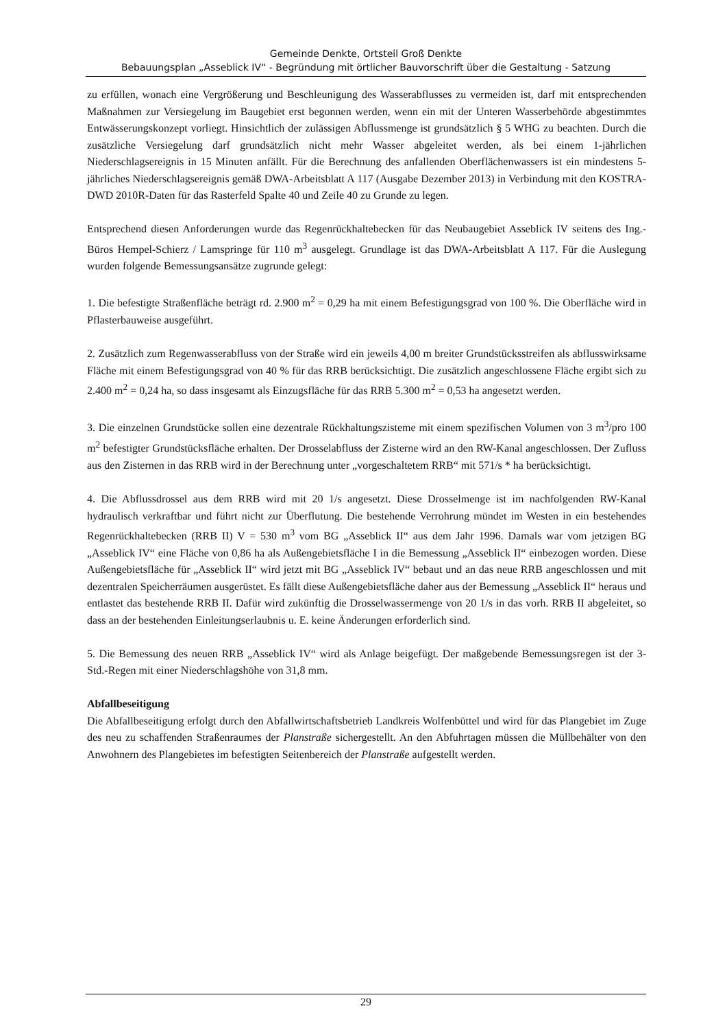Gemeinde Denkte, Ortsteil Groß Denkte
Bebauungsplan „Asseblick IV“ - Begründung mit örtlicher Bauvorschrift über die Gestaltung - Satzung
zu erfüllen, wonach eine Vergrößerung und Beschleunigung des Wasserabflusses zu vermeiden ist, darf mit entsprechenden Maßnahmen zur Versiegelung im Baugebiet erst begonnen werden, wenn ein mit der Unteren Wasserbehörde abgestimmtes Entwässerungskonzept vorliegt. Hinsichtlich der zulässigen Abflussmenge ist grundsätzlich § 5 WHG zu beachten. Durch die zusätzliche Versiegelung darf grundsätzlich nicht mehr Wasser abgeleitet werden, als bei einem 1-jährlichen Niederschlagsereignis in 15 Minuten anfällt. Für die Berechnung des anfallenden Oberflächenwassers ist ein mindestens 5-jährliches Niederschlagsereignis gemäß DWA-Arbeitsblatt A 117 (Ausgabe Dezember 2013) in Verbindung mit den KOSTRA-DWD 2010R-Daten für das Rasterfeld Spalte 40 und Zeile 40 zu Grunde zu legen.
Entsprechend diesen Anforderungen wurde das Regenrückhaltebecken für das Neubaugebiet Asseblick IV seitens des Ing.-Büros Hempel-Schierz / Lamspringe für 110 m<sup>3</sup> ausgelegt. Grundlage ist das DWA-Arbeitsblatt A 117. Für die Auslegung wurden folgende Bemessungsansätze zugrunde gelegt:
1. Die befestigte Straßenfläche beträgt rd. 2.900 m<sup>2</sup> = 0,29 ha mit einem Befestigungsgrad von 100 %. Die Oberfläche wird in Pflasterbauweise ausgeführt.
2. Zusätzlich zum Regenwasserabfluss von der Straße wird ein jeweils 4,00 m breiter Grundstücksstreifen als abflusswirksame Fläche mit einem Befestigungsgrad von 40 % für das RRB berücksichtigt. Die zusätzlich angeschlossene Fläche ergibt sich zu 2.400 m<sup>2</sup> = 0,24 ha, so dass insgesamt als Einzugsfläche für das RRB 5.300 m<sup>2</sup> = 0,53 ha angesetzt werden.
3. Die einzelnen Grundstücke sollen eine dezentrale Rückhaltungszisteme mit einem spezifischen Volumen von 3 m<sup>3</sup>/pro 100 m<sup>2</sup> befestigter Grundstücksfläche erhalten. Der Drosselabfluss der Zisterne wird an den RW-Kanal angeschlossen. Der Zufluss aus den Zisternen in das RRB wird in der Berechnung unter „vorgeschaltetem RRB“ mit 571/s * ha berücksichtigt.
4. Die Abflussdrossel aus dem RRB wird mit 20 1/s angesetzt. Diese Drosselmenge ist im nachfolgenden RW-Kanal hydraulisch verkraftbar und führt nicht zur Überflutung. Die bestehende Verrohrung mündet im Westen in ein bestehendes Regenrückhaltebecken (RRB II) V = 530 m<sup>3</sup> vom BG „Asseblick II“ aus dem Jahr 1996. Damals war vom jetzigen BG „Asseblick IV“ eine Fläche von 0,86 ha als Außengebietsfläche I in die Bemessung „Asseblick II“ einbezogen worden. Diese Außengebietsfläche für „Asseblick II“ wird jetzt mit BG „Asseblick IV“ bebaut und an das neue RRB angeschlossen und mit dezentralen Speicherräumen ausgerüstet. Es fällt diese Außengebietsfläche daher aus der Bemessung „Asseblick II“ heraus und entlastet das bestehende RRB II. Dafür wird zukünftig die Drosselwassermenge von 20 1/s in das vorh. RRB II abgeleitet, so dass an der bestehenden Einleitungserlaubnis u. E. keine Änderungen erforderlich sind.
5. Die Bemessung des neuen RRB „Asseblick IV“ wird als Anlage beigefügt. Der maßgebende Bemessungsregen ist der 3-Std.-Regen mit einer Niederschlagshöhe von 31,8 mm.
Abfallbeseitigung
Die Abfallbeseitigung erfolgt durch den Abfallwirtschaftsbetrieb Landkreis Wolfenbüttel und wird für das Plangebiet im Zuge des neu zu schaffenden Straßenraumes der Planstraße sichergestellt. An den Abfuhrtagen müssen die Müllbehälter von den Anwohnern des Plangebietes im befestigten Seitenbereich der Planstraße aufgestellt werden.
29